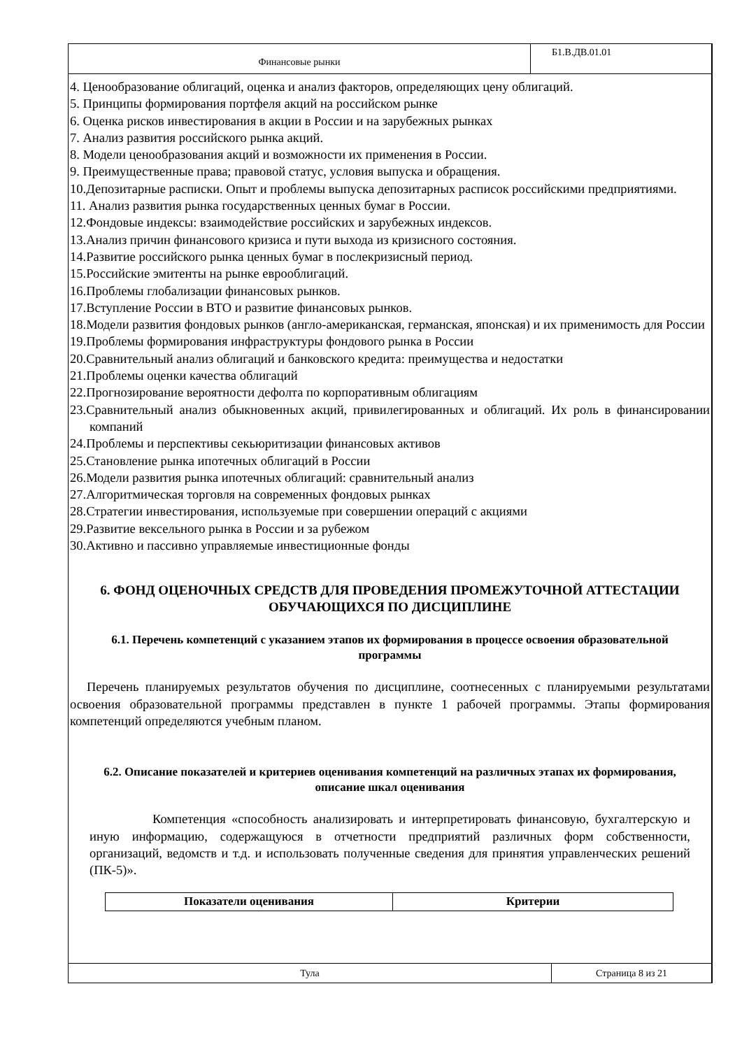Финансовые рынки
Б1.В.ДВ.01.01
4. Ценообразование облигаций, оценка и анализ факторов, определяющих цену облигаций.
5. Принципы формирования портфеля акций на российском рынке
6. Оценка рисков инвестирования в акции в России и на зарубежных рынках
7. Анализ развития российского рынка акций.
8. Модели ценообразования акций и возможности их применения в России.
9. Преимущественные права; правовой статус, условия выпуска и обращения.
10.Депозитарные расписки. Опыт и проблемы выпуска депозитарных расписок российскими предприятиями.
11. Анализ развития рынка государственных ценных бумаг в России.
12.Фондовые индексы: взаимодействие российских и зарубежных индексов.
13.Анализ причин финансового кризиса и пути выхода из кризисного состояния.
14.Развитие российского рынка ценных бумаг в послекризисный период.
15.Российские эмитенты на рынке еврооблигаций.
16.Проблемы глобализации финансовых рынков.
17.Вступление России в ВТО и развитие финансовых рынков.
18.Модели развития фондовых рынков (англо-американская, германская, японская) и их применимость для России
19.Проблемы формирования инфраструктуры фондового рынка в России
20.Сравнительный анализ облигаций и банковского кредита: преимущества и недостатки
21.Проблемы оценки качества облигаций
22.Прогнозирование вероятности дефолта по корпоративным облигациям
23.Сравнительный анализ обыкновенных акций, привилегированных и облигаций. Их роль в финансировании компаний
24.Проблемы и перспективы секьюритизации финансовых активов
25.Становление рынка ипотечных облигаций в России
26.Модели развития рынка ипотечных облигаций: сравнительный анализ
27.Алгоритмическая торговля на современных фондовых рынках
28.Стратегии инвестирования, используемые при совершении операций с акциями
29.Развитие вексельного рынка в России и за рубежом
30.Активно и пассивно управляемые инвестиционные фонды
6. ФОНД ОЦЕНОЧНЫХ СРЕДСТВ ДЛЯ ПРОВЕДЕНИЯ ПРОМЕЖУТОЧНОЙ АТТЕСТАЦИИ ОБУЧАЮЩИХСЯ ПО ДИСЦИПЛИНЕ
6.1. Перечень компетенций с указанием этапов их формирования в процессе освоения образовательной программы
Перечень планируемых результатов обучения по дисциплине, соотнесенных с планируемыми результатами освоения образовательной программы представлен в пункте 1 рабочей программы. Этапы формирования компетенций определяются учебным планом.
6.2. Описание показателей и критериев оценивания компетенций на различных этапах их формирования, описание шкал оценивания
Компетенция «способность анализировать и интерпретировать финансовую, бухгалтерскую и иную информацию, содержащуюся в отчетности предприятий различных форм собственности, организаций, ведомств и т.д. и использовать полученные сведения для принятия управленческих решений (ПК-5)».
| Показатели оценивания | Критерии |
| --- | --- |
Тула Страница 8 из 21